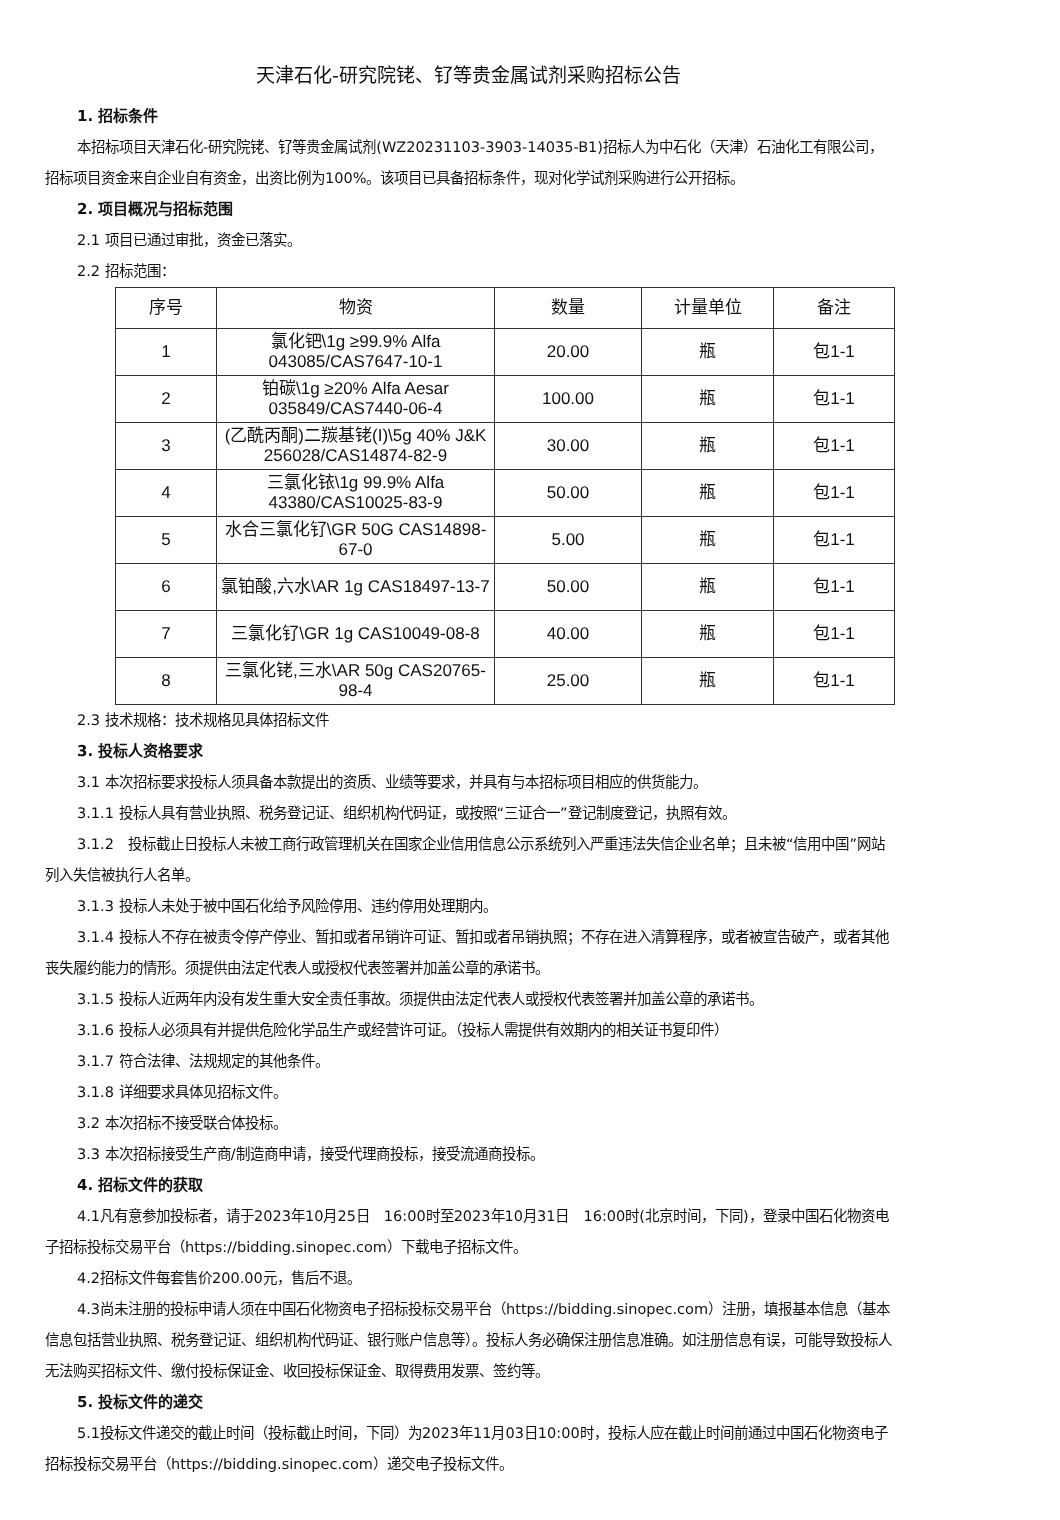天津石化-研究院铑、钌等贵金属试剂采购招标公告
1. 招标条件
本招标项目天津石化-研究院铑、钌等贵金属试剂(WZ20231103-3903-14035-B1)招标人为中石化（天津）石油化工有限公司，招标项目资金来自企业自有资金，出资比例为100%。该项目已具备招标条件，现对化学试剂采购进行公开招标。
2. 项目概况与招标范围
2.1 项目已通过审批，资金已落实。
2.2 招标范围：
| 序号 | 物资 | 数量 | 计量单位 | 备注 |
| --- | --- | --- | --- | --- |
| 1 | 氯化钯\1g ≥99.9% Alfa 043085/CAS7647-10-1 | 20.00 | 瓶 | 包1-1 |
| 2 | 铂碳\1g ≥20% Alfa Aesar 035849/CAS7440-06-4 | 100.00 | 瓶 | 包1-1 |
| 3 | (乙酰丙酮)二羰基铑(I)\5g 40% J&K 256028/CAS14874-82-9 | 30.00 | 瓶 | 包1-1 |
| 4 | 三氯化铱\1g 99.9% Alfa 43380/CAS10025-83-9 | 50.00 | 瓶 | 包1-1 |
| 5 | 水合三氯化钌\GR 50G CAS14898-67-0 | 5.00 | 瓶 | 包1-1 |
| 6 | 氯铂酸,六水\AR 1g CAS18497-13-7 | 50.00 | 瓶 | 包1-1 |
| 7 | 三氯化钌\GR 1g CAS10049-08-8 | 40.00 | 瓶 | 包1-1 |
| 8 | 三氯化铑,三水\AR 50g CAS20765-98-4 | 25.00 | 瓶 | 包1-1 |
2.3 技术规格：技术规格见具体招标文件
3. 投标人资格要求
3.1 本次招标要求投标人须具备本款提出的资质、业绩等要求，并具有与本招标项目相应的供货能力。
3.1.1 投标人具有营业执照、税务登记证、组织机构代码证，或按照“三证合一”登记制度登记，执照有效。
3.1.2　投标截止日投标人未被工商行政管理机关在国家企业信用信息公示系统列入严重违法失信企业名单；且未被“信用中国”网站列入失信被执行人名单。
3.1.3 投标人未处于被中国石化给予风险停用、违约停用处理期内。
3.1.4 投标人不存在被责令停产停业、暂扣或者吊销许可证、暂扣或者吊销执照；不存在进入清算程序，或者被宣告破产，或者其他丧失履约能力的情形。须提供由法定代表人或授权代表签署并加盖公章的承诺书。
3.1.5 投标人近两年内没有发生重大安全责任事故。须提供由法定代表人或授权代表签署并加盖公章的承诺书。
3.1.6 投标人必须具有并提供危险化学品生产或经营许可证。（投标人需提供有效期内的相关证书复印件）
3.1.7 符合法律、法规规定的其他条件。
3.1.8 详细要求具体见招标文件。
3.2 本次招标不接受联合体投标。
3.3 本次招标接受生产商/制造商申请，接受代理商投标，接受流通商投标。
4. 招标文件的获取
4.1凡有意参加投标者，请于2023年10月25日　16:00时至2023年10月31日　16:00时(北京时间，下同)，登录中国石化物资电子招标投标交易平台（https://bidding.sinopec.com）下载电子招标文件。
4.2招标文件每套售价200.00元，售后不退。
4.3尚未注册的投标申请人须在中国石化物资电子招标投标交易平台（https://bidding.sinopec.com）注册，填报基本信息（基本信息包括营业执照、税务登记证、组织机构代码证、银行账户信息等）。投标人务必确保注册信息准确。如注册信息有误，可能导致投标人无法购买招标文件、缴付投标保证金、收回投标保证金、取得费用发票、签约等。
5. 投标文件的递交
5.1投标文件递交的截止时间（投标截止时间，下同）为2023年11月03日10:00时，投标人应在截止时间前通过中国石化物资电子招标投标交易平台（https://bidding.sinopec.com）递交电子投标文件。